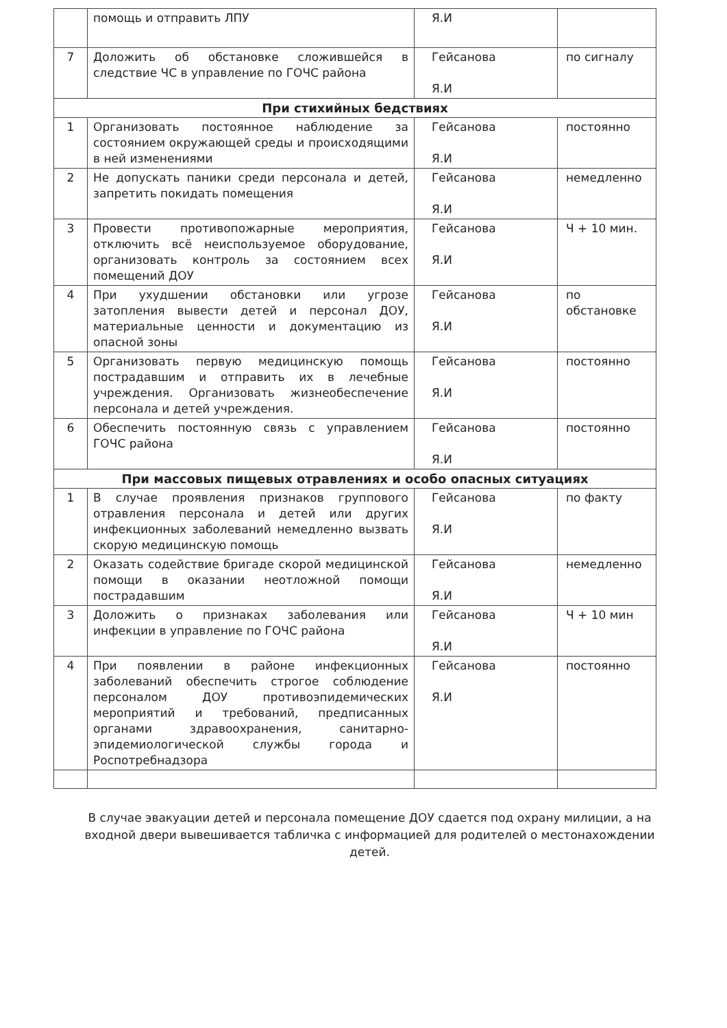| | помощь и отправить ЛПУ | Я.И | |
| 7 | Доложить об обстановке сложившейся в следствие ЧС в управление по ГОЧС района | Гейсанова Я.И | по сигналу |
| При стихийных бедствиях | | | |
| 1 | Организовать постоянное наблюдение за состоянием окружающей среды и происходящими в ней изменениями | Гейсанова Я.И | постоянно |
| 2 | Не допускать паники среди персонала и детей, запретить покидать помещения | Гейсанова Я.И | немедленно |
| 3 | Провести противопожарные мероприятия, отключить всё неиспользуемое оборудование, организовать контроль за состоянием всех помещений ДОУ | Гейсанова Я.И | Ч + 10 мин. |
| 4 | При ухудшении обстановки или угрозе затопления вывести детей и персонал ДОУ, материальные ценности и документацию из опасной зоны | Гейсанова Я.И | по обстановке |
| 5 | Организовать первую медицинскую помощь пострадавшим и отправить их в лечебные учреждения. Организовать жизнеобеспечение персонала и детей учреждения. | Гейсанова Я.И | постоянно |
| 6 | Обеспечить постоянную связь с управлением ГОЧС района | Гейсанова Я.И | постоянно |
| При массовых пищевых отравлениях и особо опасных ситуациях | | | |
| 1 | В случае проявления признаков группового отравления персонала и детей или других инфекционных заболеваний немедленно вызвать скорую медицинскую помощь | Гейсанова Я.И | по факту |
| 2 | Оказать содействие бригаде скорой медицинской помощи в оказании неотложной помощи пострадавшим | Гейсанова Я.И | немедленно |
| 3 | Доложить о признаках заболевания или инфекции в управление по ГОЧС района | Гейсанова Я.И | Ч + 10 мин |
| 4 | При появлении в районе инфекционных заболеваний обеспечить строгое соблюдение персоналом ДОУ противоэпидемических мероприятий и требований, предписанных органами здравоохранения, санитарно-эпидемиологической службы города и Роспотребнадзора | Гейсанова Я.И | постоянно |
В случае эвакуации детей и персонала помещение ДОУ сдается под охрану милиции, а на входной двери вывешивается табличка с информацией для родителей о местонахождении детей.